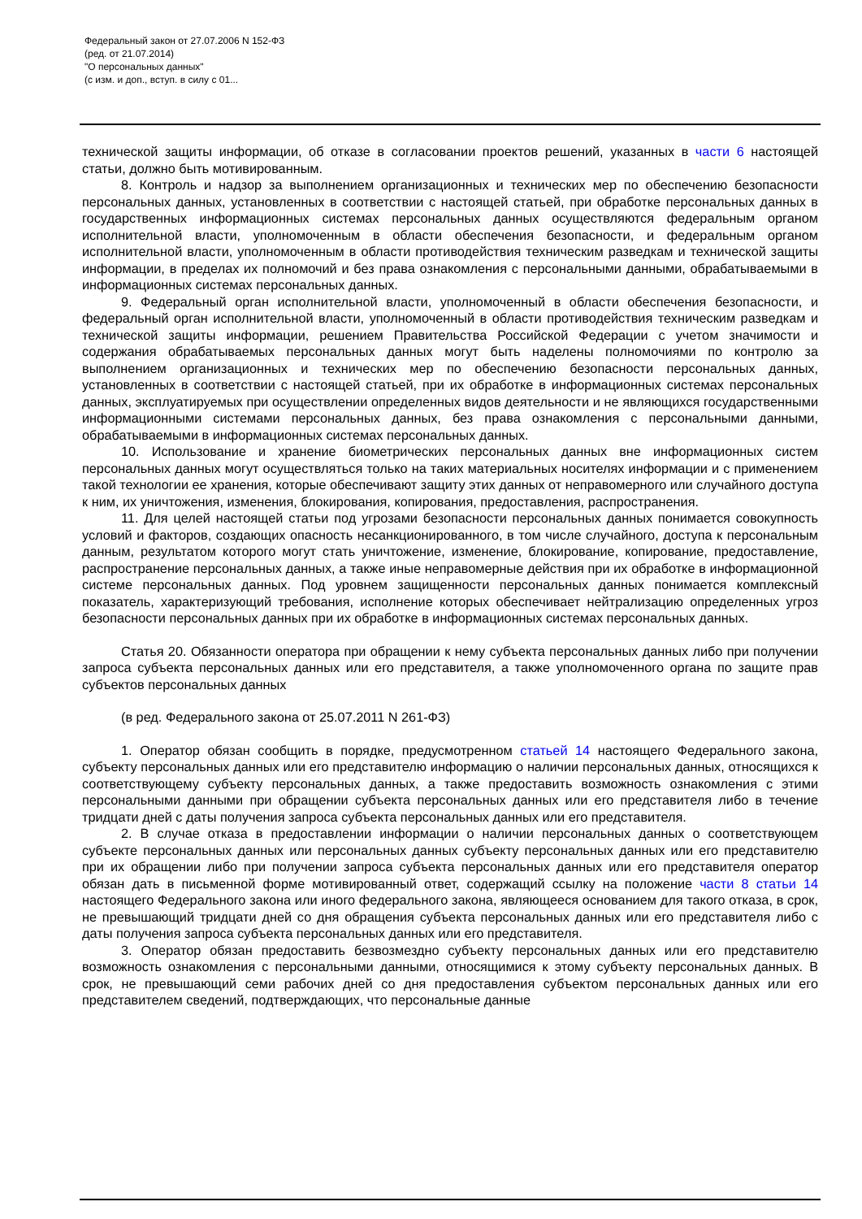Федеральный закон от 27.07.2006 N 152-ФЗ
(ред. от 21.07.2014)
"О персональных данных"
(с изм. и доп., вступ. в силу с 01...
технической защиты информации, об отказе в согласовании проектов решений, указанных в части 6 настоящей статьи, должно быть мотивированным.
8. Контроль и надзор за выполнением организационных и технических мер по обеспечению безопасности персональных данных, установленных в соответствии с настоящей статьей, при обработке персональных данных в государственных информационных системах персональных данных осуществляются федеральным органом исполнительной власти, уполномоченным в области обеспечения безопасности, и федеральным органом исполнительной власти, уполномоченным в области противодействия техническим разведкам и технической защиты информации, в пределах их полномочий и без права ознакомления с персональными данными, обрабатываемыми в информационных системах персональных данных.
9. Федеральный орган исполнительной власти, уполномоченный в области обеспечения безопасности, и федеральный орган исполнительной власти, уполномоченный в области противодействия техническим разведкам и технической защиты информации, решением Правительства Российской Федерации с учетом значимости и содержания обрабатываемых персональных данных могут быть наделены полномочиями по контролю за выполнением организационных и технических мер по обеспечению безопасности персональных данных, установленных в соответствии с настоящей статьей, при их обработке в информационных системах персональных данных, эксплуатируемых при осуществлении определенных видов деятельности и не являющихся государственными информационными системами персональных данных, без права ознакомления с персональными данными, обрабатываемыми в информационных системах персональных данных.
10. Использование и хранение биометрических персональных данных вне информационных систем персональных данных могут осуществляться только на таких материальных носителях информации и с применением такой технологии ее хранения, которые обеспечивают защиту этих данных от неправомерного или случайного доступа к ним, их уничтожения, изменения, блокирования, копирования, предоставления, распространения.
11. Для целей настоящей статьи под угрозами безопасности персональных данных понимается совокупность условий и факторов, создающих опасность несанкционированного, в том числе случайного, доступа к персональным данным, результатом которого могут стать уничтожение, изменение, блокирование, копирование, предоставление, распространение персональных данных, а также иные неправомерные действия при их обработке в информационной системе персональных данных. Под уровнем защищенности персональных данных понимается комплексный показатель, характеризующий требования, исполнение которых обеспечивает нейтрализацию определенных угроз безопасности персональных данных при их обработке в информационных системах персональных данных.
Статья 20. Обязанности оператора при обращении к нему субъекта персональных данных либо при получении запроса субъекта персональных данных или его представителя, а также уполномоченного органа по защите прав субъектов персональных данных
(в ред. Федерального закона от 25.07.2011 N 261-ФЗ)
1. Оператор обязан сообщить в порядке, предусмотренном статьей 14 настоящего Федерального закона, субъекту персональных данных или его представителю информацию о наличии персональных данных, относящихся к соответствующему субъекту персональных данных, а также предоставить возможность ознакомления с этими персональными данными при обращении субъекта персональных данных или его представителя либо в течение тридцати дней с даты получения запроса субъекта персональных данных или его представителя.
2. В случае отказа в предоставлении информации о наличии персональных данных о соответствующем субъекте персональных данных или персональных данных субъекту персональных данных или его представителю при их обращении либо при получении запроса субъекта персональных данных или его представителя оператор обязан дать в письменной форме мотивированный ответ, содержащий ссылку на положение части 8 статьи 14 настоящего Федерального закона или иного федерального закона, являющееся основанием для такого отказа, в срок, не превышающий тридцати дней со дня обращения субъекта персональных данных или его представителя либо с даты получения запроса субъекта персональных данных или его представителя.
3. Оператор обязан предоставить безвозмездно субъекту персональных данных или его представителю возможность ознакомления с персональными данными, относящимися к этому субъекту персональных данных. В срок, не превышающий семи рабочих дней со дня предоставления субъектом персональных данных или его представителем сведений, подтверждающих, что персональные данные